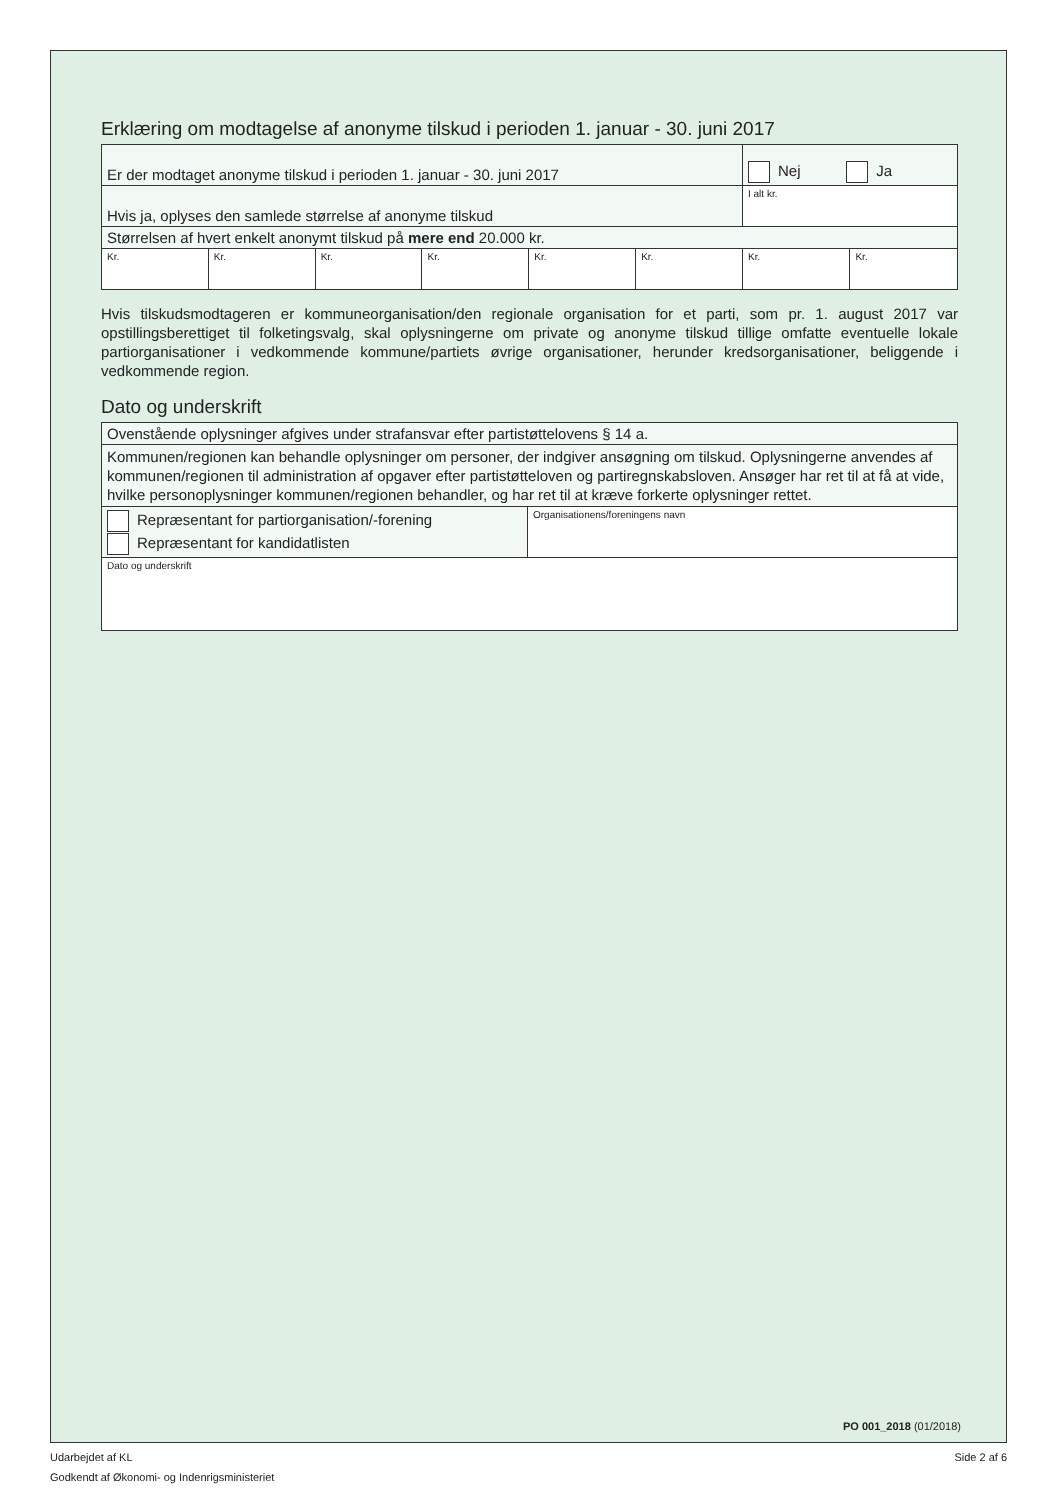Erklæring om modtagelse af anonyme tilskud i perioden 1. januar - 30. juni 2017
| Er der modtaget anonyme tilskud i perioden 1. januar - 30. juni 2017 | | | | | | Nej Ja | |
| Hvis ja, oplyses den samlede størrelse af anonyme tilskud | | | | | | I alt kr. | |
| Størrelsen af hvert enkelt anonymt tilskud på mere end 20.000 kr. | | | | | | | |
| Kr. | Kr. | Kr. | Kr. | Kr. | Kr. | Kr. | Kr. |
Hvis tilskudsmodtageren er kommuneorganisation/den regionale organisation for et parti, som pr. 1. august 2017 var opstillingsberettiget til folketingsvalg, skal oplysningerne om private og anonyme tilskud tillige omfatte eventuelle lokale partiorganisationer i vedkommende kommune/partiets øvrige organisationer, herunder kredsorganisationer, beliggende i vedkommende region.
Dato og underskrift
| Ovenstående oplysninger afgives under strafansvar efter partistøttelovens § 14 a. | |
| Kommunen/regionen kan behandle oplysninger om personer, der indgiver ansøgning om tilskud. Oplysningerne anvendes af kommunen/regionen til administration af opgaver efter partistøtteloven og partiregnskabsloven. Ansøger har ret til at få at vide, hvilke personoplysninger kommunen/regionen behandler, og har ret til at kræve forkerte oplysninger rettet. | |
| Repræsentant for partiorganisation/-forening Repræsentant for kandidatlisten | Organisationens/foreningens navn |
| Dato og underskrift | |
PO 001_2018 (01/2018)
Udarbejdet af KL Side 2 af 6
Godkendt af Økonomi- og Indenrigsministeriet